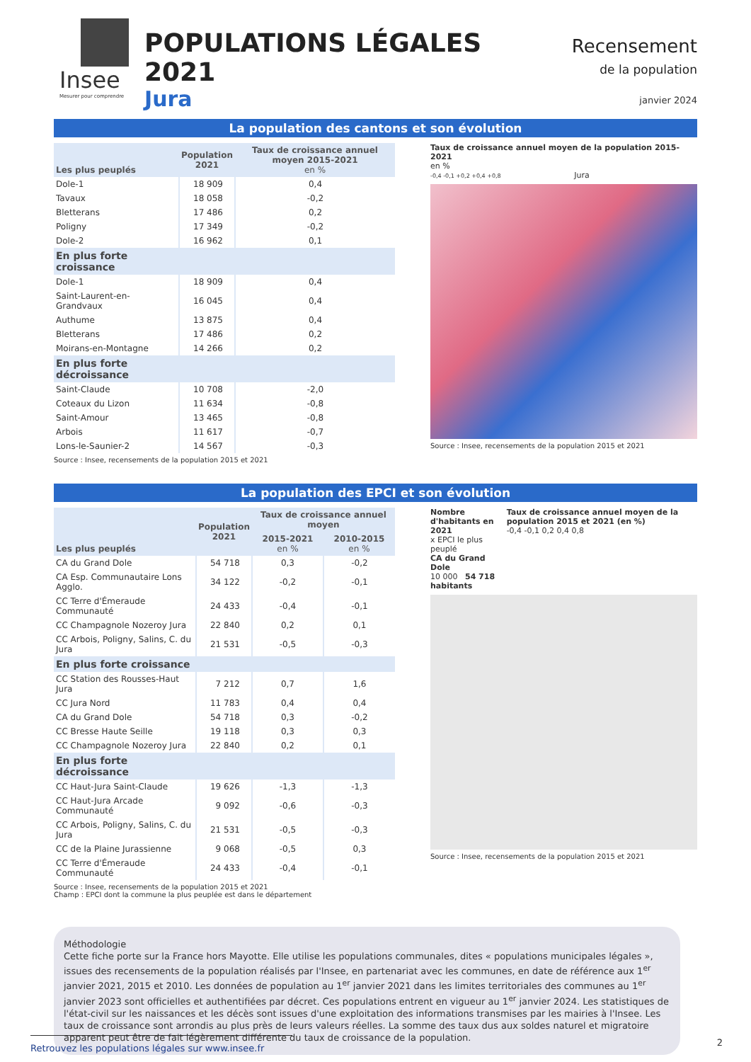Insee
Mesurer pour comprendre
POPULATIONS LÉGALES 2021
Jura
Recensement
de la population
janvier 2024
La population des cantons et son évolution
| Les plus peuplés | Population 2021 | Taux de croissance annuel moyen 2015-2021 en % |
| --- | --- | --- |
| Dole-1 | 18 909 | 0,4 |
| Tavaux | 18 058 | -0,2 |
| Bletterans | 17 486 | 0,2 |
| Poligny | 17 349 | -0,2 |
| Dole-2 | 16 962 | 0,1 |
| En plus forte croissance | | |
| Dole-1 | 18 909 | 0,4 |
| Saint-Laurent-en-Grandvaux | 16 045 | 0,4 |
| Authume | 13 875 | 0,4 |
| Bletterans | 17 486 | 0,2 |
| Moirans-en-Montagne | 14 266 | 0,2 |
| En plus forte décroissance | | |
| Saint-Claude | 10 708 | -2,0 |
| Coteaux du Lizon | 11 634 | -0,8 |
| Saint-Amour | 13 465 | -0,8 |
| Arbois | 11 617 | -0,7 |
| Lons-le-Saunier-2 | 14 567 | -0,3 |
Source : Insee, recensements de la population 2015 et 2021
Taux de croissance annuel moyen de la population 2015-2021
en %
-0,4 -0,1 +0,2 +0,4 +0,8 Jura
Source : Insee, recensements de la population 2015 et 2021
La population des EPCI et son évolution
| Les plus peuplés | Population 2021 | Taux de croissance annuel moyen | |
| --- | --- | --- | --- |
| | | 2015-2021 en % | 2010-2015 en % |
| CA du Grand Dole | 54 718 | 0,3 | -0,2 |
| CA Esp. Communautaire Lons Agglo. | 34 122 | -0,2 | -0,1 |
| CC Terre d'Émeraude Communauté | 24 433 | -0,4 | -0,1 |
| CC Champagnole Nozeroy Jura | 22 840 | 0,2 | 0,1 |
| CC Arbois, Poligny, Salins, C. du Jura | 21 531 | -0,5 | -0,3 |
| En plus forte croissance | | | |
| CC Station des Rousses-Haut Jura | 7 212 | 0,7 | 1,6 |
| CC Jura Nord | 11 783 | 0,4 | 0,4 |
| CA du Grand Dole | 54 718 | 0,3 | -0,2 |
| CC Bresse Haute Seille | 19 118 | 0,3 | 0,3 |
| CC Champagnole Nozeroy Jura | 22 840 | 0,2 | 0,1 |
| En plus forte décroissance | | | |
| CC Haut-Jura Saint-Claude | 19 626 | -1,3 | -1,3 |
| CC Haut-Jura Arcade Communauté | 9 092 | -0,6 | -0,3 |
| CC Arbois, Poligny, Salins, C. du Jura | 21 531 | -0,5 | -0,3 |
| CC de la Plaine Jurassienne | 9 068 | -0,5 | 0,3 |
| CC Terre d'Émeraude Communauté | 24 433 | -0,4 | -0,1 |
Source : Insee, recensements de la population 2015 et 2021
Champ : EPCI dont la commune la plus peuplée est dans le département
Nombre d'habitants en 2021
x EPCI le plus peuplé
CA du Grand Dole
10 000 54 718 habitants
Taux de croissance annuel moyen de la population 2015 et 2021 (en %)
-0,4 -0,1 0,2 0,4 0,8
Source : Insee, recensements de la population 2015 et 2021
Méthodologie
Cette fiche porte sur la France hors Mayotte. Elle utilise les populations communales, dites « populations municipales légales », issues des recensements de la population réalisés par l'Insee, en partenariat avec les communes, en date de référence aux 1<sup>er</sup> janvier 2021, 2015 et 2010. Les données de population au 1<sup>er</sup> janvier 2021 dans les limites territoriales des communes au 1<sup>er</sup> janvier 2023 sont officielles et authentifiées par décret. Ces populations entrent en vigueur au 1<sup>er</sup> janvier 2024. Les statistiques de l'état-civil sur les naissances et les décès sont issues d'une exploitation des informations transmises par les mairies à l'Insee. Les taux de croissance sont arrondis au plus près de leurs valeurs réelles. La somme des taux dus aux soldes naturel et migratoire apparent peut être de fait légèrement différente du taux de croissance de la population.
Retrouvez les populations légales sur www.insee.fr
2